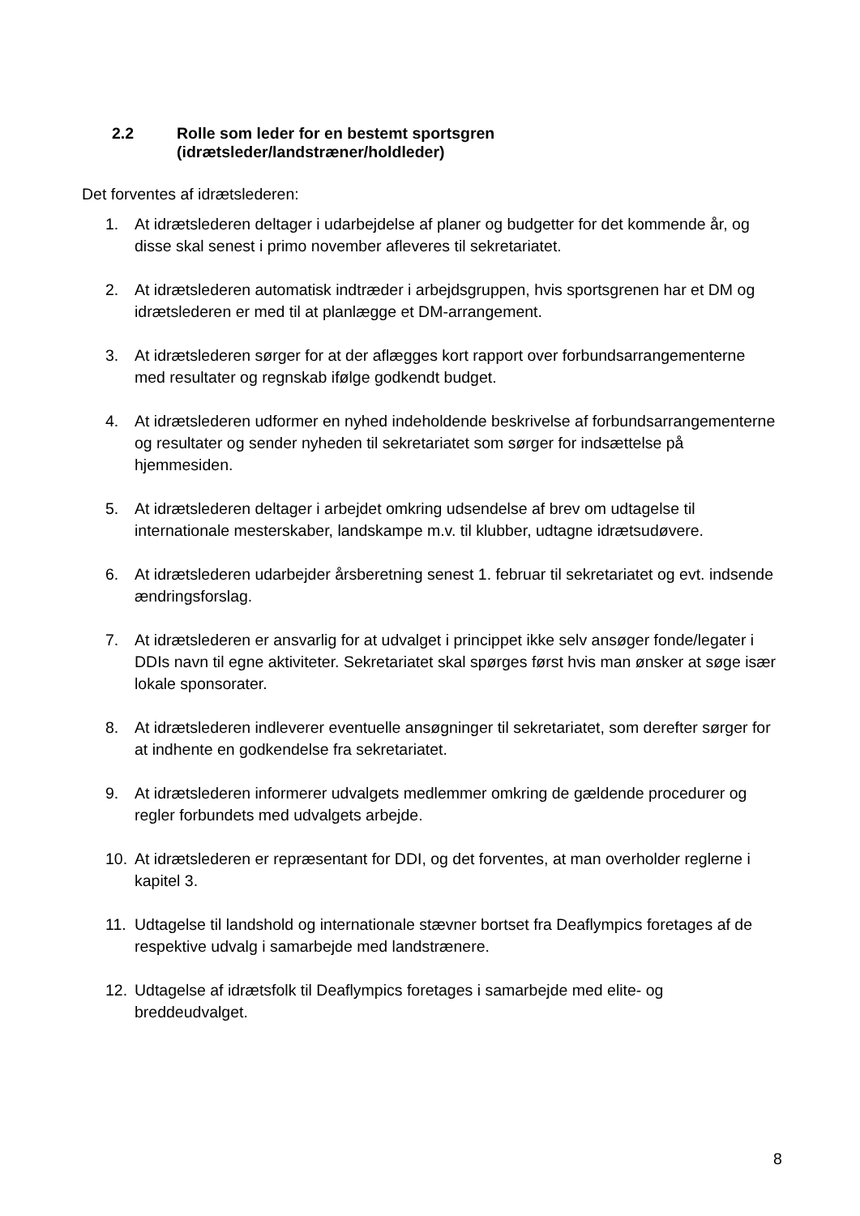2.2 Rolle som leder for en bestemt sportsgren
(idrætsleder/landstræner/holdleder)
Det forventes af idrætslederen:
1. At idrætslederen deltager i udarbejdelse af planer og budgetter for det kommende år, og disse skal senest i primo november afleveres til sekretariatet.
2. At idrætslederen automatisk indtræder i arbejdsgruppen, hvis sportsgrenen har et DM og idrætslederen er med til at planlægge et DM-arrangement.
3. At idrætslederen sørger for at der aflægges kort rapport over forbundsarrangementerne med resultater og regnskab ifølge godkendt budget.
4. At idrætslederen udformer en nyhed indeholdende beskrivelse af forbundsarrangementerne og resultater og sender nyheden til sekretariatet som sørger for indsættelse på hjemmesiden.
5. At idrætslederen deltager i arbejdet omkring udsendelse af brev om udtagelse til internationale mesterskaber, landskampe m.v. til klubber, udtagne idrætsudøvere.
6. At idrætslederen udarbejder årsberetning senest 1. februar til sekretariatet og evt. indsende ændringsforslag.
7. At idrætslederen er ansvarlig for at udvalget i princippet ikke selv ansøger fonde/legater i DDIs navn til egne aktiviteter. Sekretariatet skal spørges først hvis man ønsker at søge især lokale sponsorater.
8. At idrætslederen indleverer eventuelle ansøgninger til sekretariatet, som derefter sørger for at indhente en godkendelse fra sekretariatet.
9. At idrætslederen informerer udvalgets medlemmer omkring de gældende procedurer og regler forbundets med udvalgets arbejde.
10. At idrætslederen er repræsentant for DDI, og det forventes, at man overholder reglerne i kapitel 3.
11. Udtagelse til landshold og internationale stævner bortset fra Deaflympics foretages af de respektive udvalg i samarbejde med landstrænere.
12. Udtagelse af idrætsfolk til Deaflympics foretages i samarbejde med elite- og breddeudvalget.
8